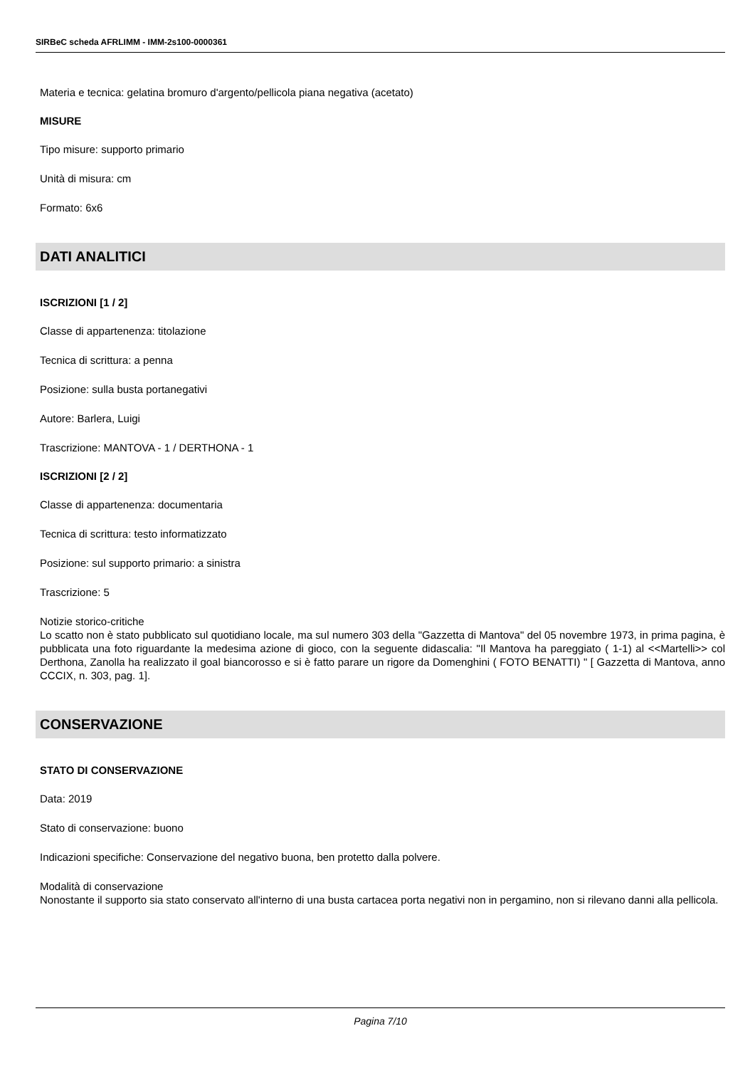SIRBeC scheda AFRLIMM - IMM-2s100-0000361
Materia e tecnica: gelatina bromuro d'argento/pellicola piana negativa (acetato)
MISURE
Tipo misure: supporto primario
Unità di misura: cm
Formato: 6x6
DATI ANALITICI
ISCRIZIONI [1 / 2]
Classe di appartenenza: titolazione
Tecnica di scrittura: a penna
Posizione: sulla busta portanegativi
Autore: Barlera, Luigi
Trascrizione: MANTOVA - 1 / DERTHONA - 1
ISCRIZIONI [2 / 2]
Classe di appartenenza: documentaria
Tecnica di scrittura: testo informatizzato
Posizione: sul supporto primario: a sinistra
Trascrizione: 5
Notizie storico-critiche
Lo scatto non è stato pubblicato sul quotidiano locale, ma sul numero 303 della "Gazzetta di Mantova" del 05 novembre 1973, in prima pagina, è pubblicata una foto riguardante la medesima azione di gioco, con la seguente didascalia: "Il Mantova ha pareggiato ( 1-1) al <<Martelli>> col Derthona, Zanolla ha realizzato il goal biancorosso e si è fatto parare un rigore da Domenghini ( FOTO BENATTI) " [ Gazzetta di Mantova, anno CCCIX, n. 303, pag. 1].
CONSERVAZIONE
STATO DI CONSERVAZIONE
Data: 2019
Stato di conservazione: buono
Indicazioni specifiche: Conservazione del negativo buona, ben protetto dalla polvere.
Modalità di conservazione
Nonostante il supporto sia stato conservato all'interno di una busta cartacea porta negativi non in pergamino, non si rilevano danni alla pellicola.
Pagina 7/10